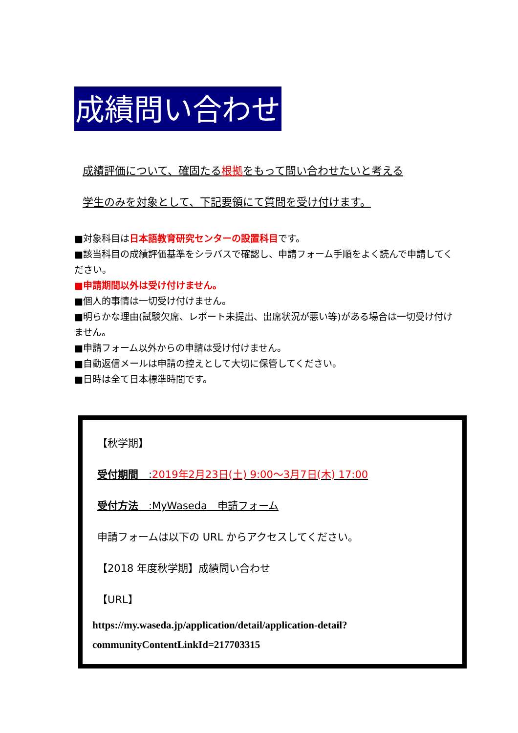成績問い合わせ
成績評価について、確固たる根拠をもって問い合わせたいと考える
学生のみを対象として、下記要領にて質問を受け付けます。
■対象科目は日本語教育研究センターの設置科目です。
■該当科目の成績評価基準をシラバスで確認し、申請フォーム手順をよく読んで申請してください。
■申請期間以外は受け付けません。
■個人的事情は一切受け付けません。
■明らかな理由(試験欠席、レポート未提出、出席状況が悪い等)がある場合は一切受け付けません。
■申請フォーム以外からの申請は受け付けません。
■自動返信メールは申請の控えとして大切に保管してください。
■日時は全て日本標準時間です。
【秋学期】
受付期間　:2019年2月23日(土) 9:00～3月7日(木) 17:00
受付方法　:MyWaseda　申請フォーム
申請フォームは以下の URL からアクセスしてください。
【2018 年度秋学期】成績問い合わせ
【URL】
https://my.waseda.jp/application/detail/application-detail?communityContentLinkId=217703315